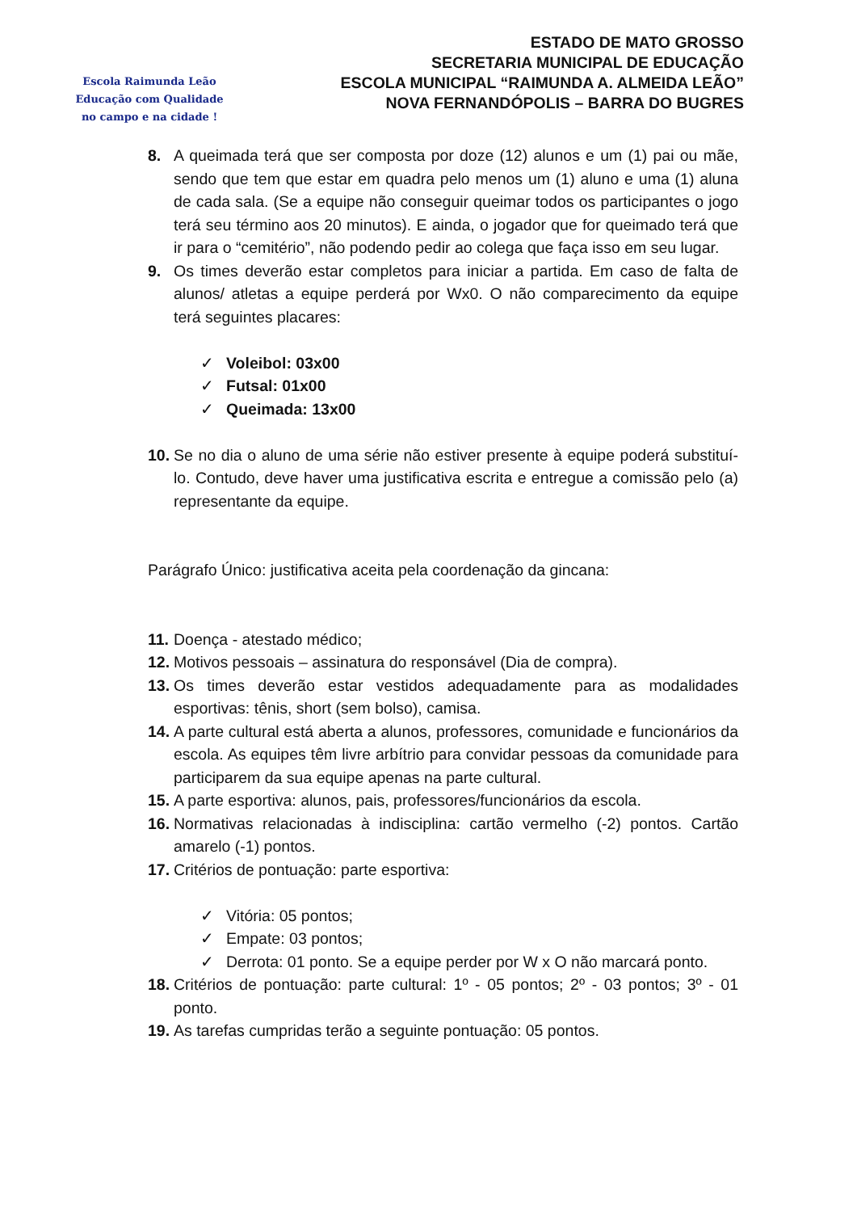Escola Raimunda Leão
Educação com Qualidade
no campo e na cidade !
ESTADO DE MATO GROSSO
SECRETARIA MUNICIPAL DE EDUCAÇÃO
ESCOLA MUNICIPAL “RAIMUNDA A. ALMEIDA LEÃO”
NOVA FERNANDÓPOLIS – BARRA DO BUGRES
8. A queimada terá que ser composta por doze (12) alunos e um (1) pai ou mãe, sendo que tem que estar em quadra pelo menos um (1) aluno e uma (1) aluna de cada sala. (Se a equipe não conseguir queimar todos os participantes o jogo terá seu término aos 20 minutos). E ainda, o jogador que for queimado terá que ir para o “cemitério”, não podendo pedir ao colega que faça isso em seu lugar.
9. Os times deverão estar completos para iniciar a partida. Em caso de falta de alunos/ atletas a equipe perderá por Wx0. O não comparecimento da equipe terá seguintes placares:
✓ Voleibol: 03x00
✓ Futsal: 01x00
✓ Queimada: 13x00
10.
Se no dia o aluno de uma série não estiver presente à equipe poderá substituí-lo. Contudo, deve haver uma justificativa escrita e entregue a comissão pelo (a) representante da equipe.
Parágrafo Único: justificativa aceita pela coordenação da gincana:
11.
Doença - atestado médico;
12.
Motivos pessoais – assinatura do responsável (Dia de compra).
13.
Os times deverão estar vestidos adequadamente para as modalidades esportivas: tênis, short (sem bolso), camisa.
14.
A parte cultural está aberta a alunos, professores, comunidade e funcionários da escola. As equipes têm livre arbítrio para convidar pessoas da comunidade para participarem da sua equipe apenas na parte cultural.
15.
A parte esportiva: alunos, pais, professores/funcionários da escola.
16.
Normativas relacionadas à indisciplina: cartão vermelho (-2) pontos. Cartão amarelo (-1) pontos.
17.
Critérios de pontuação: parte esportiva:
✓ Vitória: 05 pontos;
✓ Empate: 03 pontos;
✓ Derrota: 01 ponto. Se a equipe perder por W x O não marcará ponto.
18.
Critérios de pontuação: parte cultural: 1º - 05 pontos; 2º - 03 pontos; 3º - 01 ponto.
19.
As tarefas cumpridas terão a seguinte pontuação: 05 pontos.